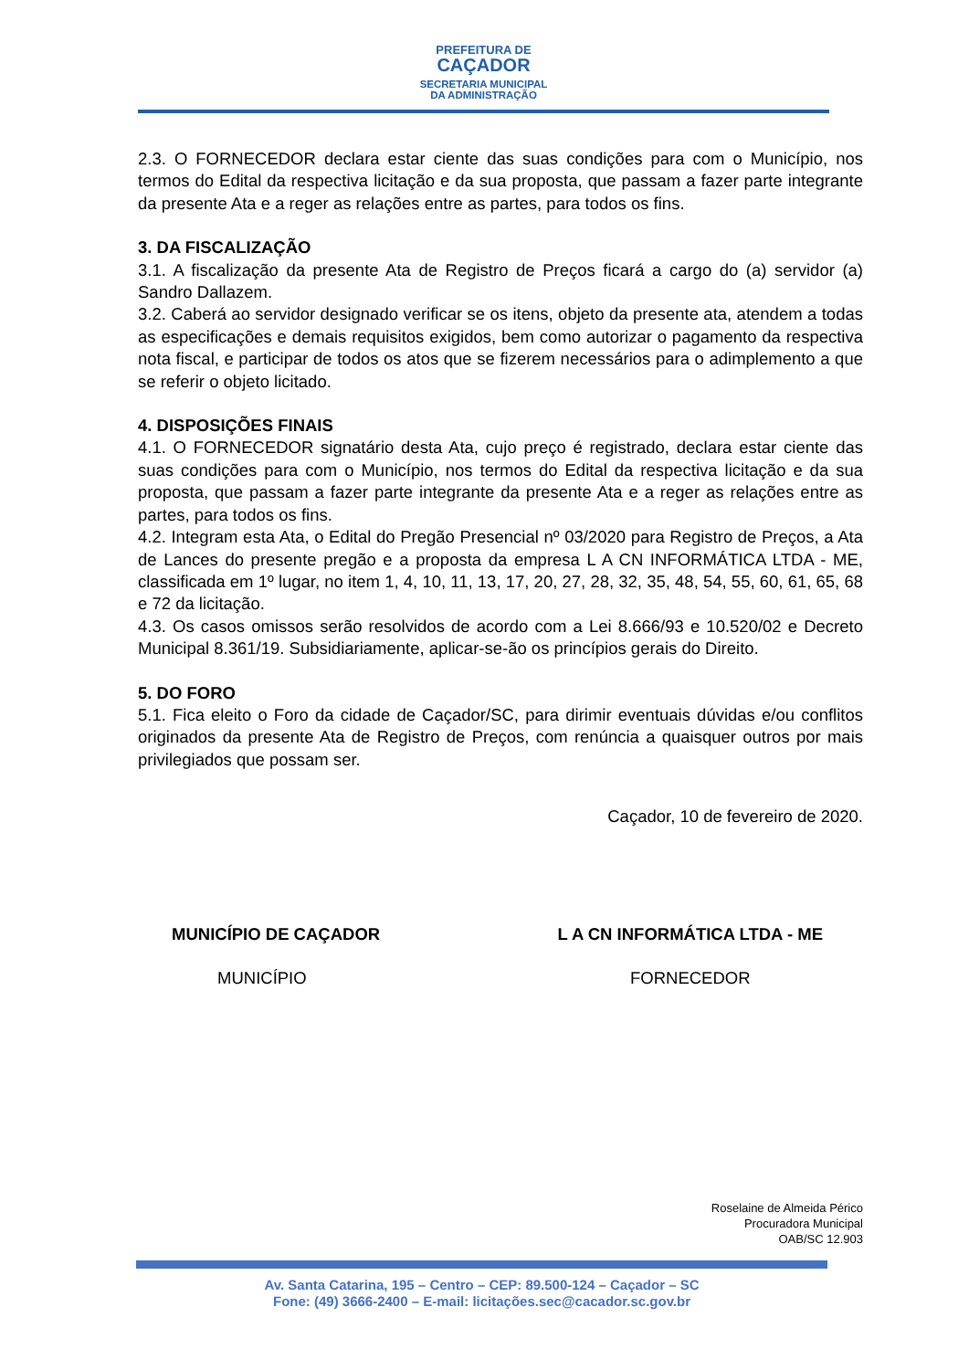PREFEITURA DE
CAÇADOR
SECRETARIA MUNICIPAL
DA ADMINISTRAÇÃO
2.3. O FORNECEDOR declara estar ciente das suas condições para com o Município, nos termos do Edital da respectiva licitação e da sua proposta, que passam a fazer parte integrante da presente Ata e a reger as relações entre as partes, para todos os fins.
3. DA FISCALIZAÇÃO
3.1. A fiscalização da presente Ata de Registro de Preços ficará a cargo do (a) servidor (a) Sandro Dallazem.
3.2. Caberá ao servidor designado verificar se os itens, objeto da presente ata, atendem a todas as especificações e demais requisitos exigidos, bem como autorizar o pagamento da respectiva nota fiscal, e participar de todos os atos que se fizerem necessários para o adimplemento a que se referir o objeto licitado.
4. DISPOSIÇÕES FINAIS
4.1. O FORNECEDOR signatário desta Ata, cujo preço é registrado, declara estar ciente das suas condições para com o Município, nos termos do Edital da respectiva licitação e da sua proposta, que passam a fazer parte integrante da presente Ata e a reger as relações entre as partes, para todos os fins.
4.2. Integram esta Ata, o Edital do Pregão Presencial nº 03/2020 para Registro de Preços, a Ata de Lances do presente pregão e a proposta da empresa L A CN INFORMÁTICA LTDA - ME, classificada em 1º lugar, no item 1, 4, 10, 11, 13, 17, 20, 27, 28, 32, 35, 48, 54, 55, 60, 61, 65, 68 e 72 da licitação.
4.3. Os casos omissos serão resolvidos de acordo com a Lei 8.666/93 e 10.520/02 e Decreto Municipal 8.361/19. Subsidiariamente, aplicar-se-ão os princípios gerais do Direito.
5. DO FORO
5.1. Fica eleito o Foro da cidade de Caçador/SC, para dirimir eventuais dúvidas e/ou conflitos originados da presente Ata de Registro de Preços, com renúncia a quaisquer outros por mais privilegiados que possam ser.
Caçador, 10 de fevereiro de 2020.
MUNICÍPIO DE CAÇADOR
MUNICÍPIO
L A CN INFORMÁTICA LTDA - ME
FORNECEDOR
Roselaine de Almeida Périco
Procuradora Municipal
OAB/SC 12.903
Av. Santa Catarina, 195 – Centro – CEP: 89.500-124 – Caçador – SC
Fone: (49) 3666-2400 – E-mail: licitações.sec@cacador.sc.gov.br